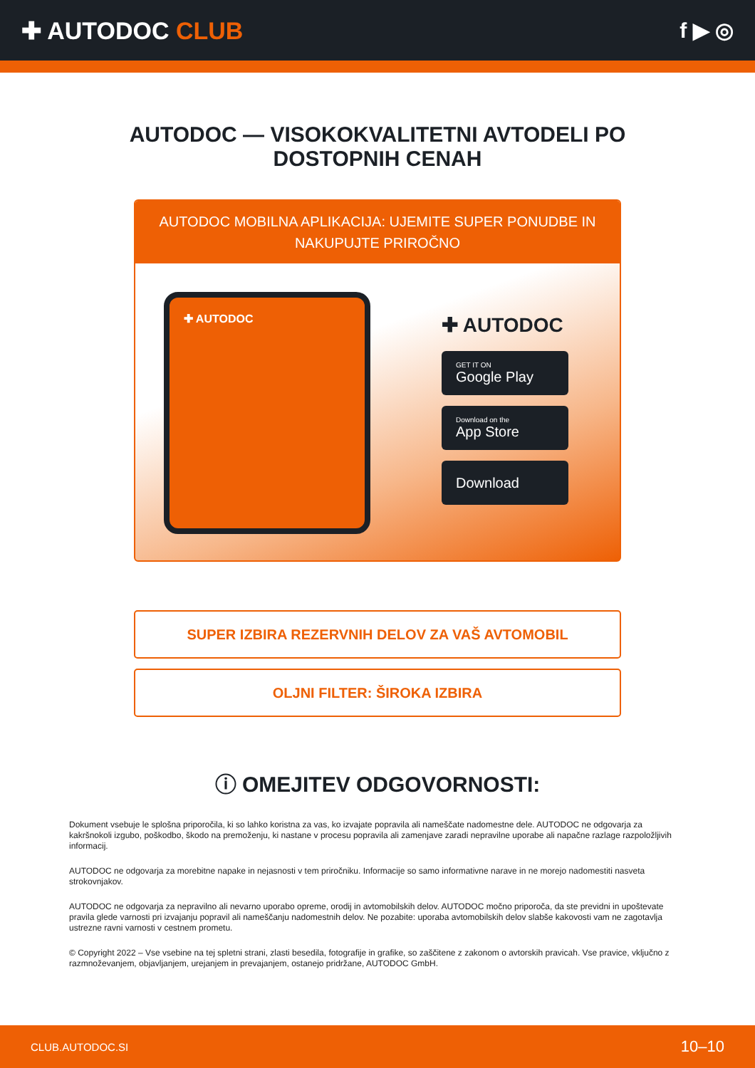✚ AUTODOC CLUB f ▶ ◎
AUTODOC — VISOKOKVALITETNI AVTODELI PO DOSTOPNIH CENAH
AUTODOC MOBILNA APLIKACIJA: UJEMITE SUPER PONUDBE IN NAKUPUJTE PRIROČNO
✚ AUTODOC
✚ AUTODOC
GET IT ON
Google Play
Download on the
App Store
Download
SUPER IZBIRA REZERVNIH DELOV ZA VAŠ AVTOMOBIL
OLJNI FILTER: ŠIROKA IZBIRA
ⓘ OMEJITEV ODGOVORNOSTI:
Dokument vsebuje le splošna priporočila, ki so lahko koristna za vas, ko izvajate popravila ali nameščate nadomestne dele. AUTODOC ne odgovarja za kakršnokoli izgubo, poškodbo, škodo na premoženju, ki nastane v procesu popravila ali zamenjave zaradi nepravilne uporabe ali napačne razlage razpoložljivih informacij.
AUTODOC ne odgovarja za morebitne napake in nejasnosti v tem priročniku. Informacije so samo informativne narave in ne morejo nadomestiti nasveta strokovnjakov.
AUTODOC ne odgovarja za nepravilno ali nevarno uporabo opreme, orodij in avtomobilskih delov. AUTODOC močno priporoča, da ste previdni in upoštevate pravila glede varnosti pri izvajanju popravil ali nameščanju nadomestnih delov. Ne pozabite: uporaba avtomobilskih delov slabše kakovosti vam ne zagotavlja ustrezne ravni varnosti v cestnem prometu.
© Copyright 2022 – Vse vsebine na tej spletni strani, zlasti besedila, fotografije in grafike, so zaščitene z zakonom o avtorskih pravicah. Vse pravice, vključno z razmnoževanjem, objavljanjem, urejanjem in prevajanjem, ostanejo pridržane, AUTODOC GmbH.
CLUB.AUTODOC.SI 10–10